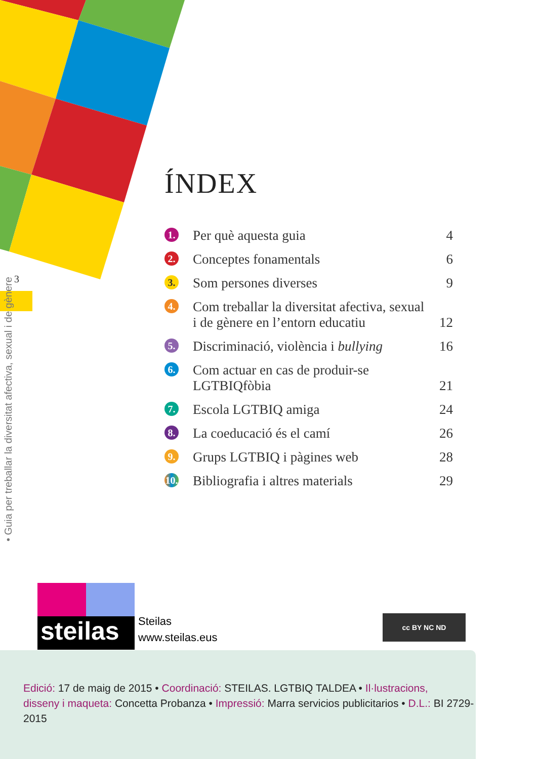3
• Guia per treballar la diversitat afectiva, sexual i de gènere
ÍNDEX
1. Per què aquesta guia 4
2. Conceptes fonamentals 6
3. Som persones diverses 9
4. Com treballar la diversitat afectiva, sexual
i de gènere en l’entorn educatiu
12
5. Discriminació, violència i bullying 16
6. Com actuar en cas de produir-se
LGTBIQfòbia
21
7. Escola LGTBIQ amiga 24
8. La coeducació és el camí 26
9. Grups LGTBIQ i pàgines web 28
10. Bibliografia i altres materials 29
steilas
Steilas
www.steilas.eus
cc BY NC ND
Edició: 17 de maig de 2015 • Coordinació: STEILAS. LGTBIQ TALDEA • Il·lustracions,
disseny i maqueta: Concetta Probanza • Impressió: Marra servicios publicitarios • D.L.: BI 2729-2015